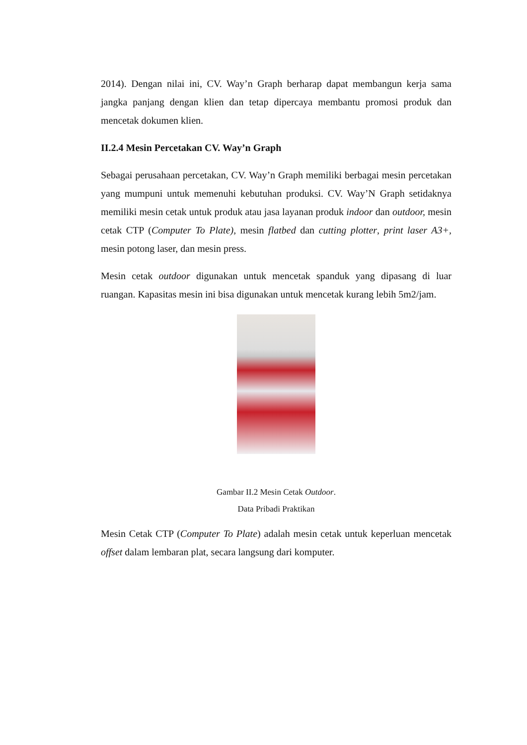2014). Dengan nilai ini, CV. Way’n Graph berharap dapat membangun kerja sama jangka panjang dengan klien dan tetap dipercaya membantu promosi produk dan mencetak dokumen klien.
II.2.4 Mesin Percetakan CV. Way’n Graph
Sebagai perusahaan percetakan, CV. Way’n Graph memiliki berbagai mesin percetakan yang mumpuni untuk memenuhi kebutuhan produksi. CV. Way’N Graph setidaknya memiliki mesin cetak untuk produk atau jasa layanan produk indoor dan outdoor, mesin cetak CTP (Computer To Plate), mesin flatbed dan cutting plotter, print laser A3+, mesin potong laser, dan mesin press.
Mesin cetak outdoor digunakan untuk mencetak spanduk yang dipasang di luar ruangan. Kapasitas mesin ini bisa digunakan untuk mencetak kurang lebih 5m2/jam.
Gambar II.2 Mesin Cetak Outdoor.
Data Pribadi Praktikan
Mesin Cetak CTP (Computer To Plate) adalah mesin cetak untuk keperluan mencetak offset dalam lembaran plat, secara langsung dari komputer.